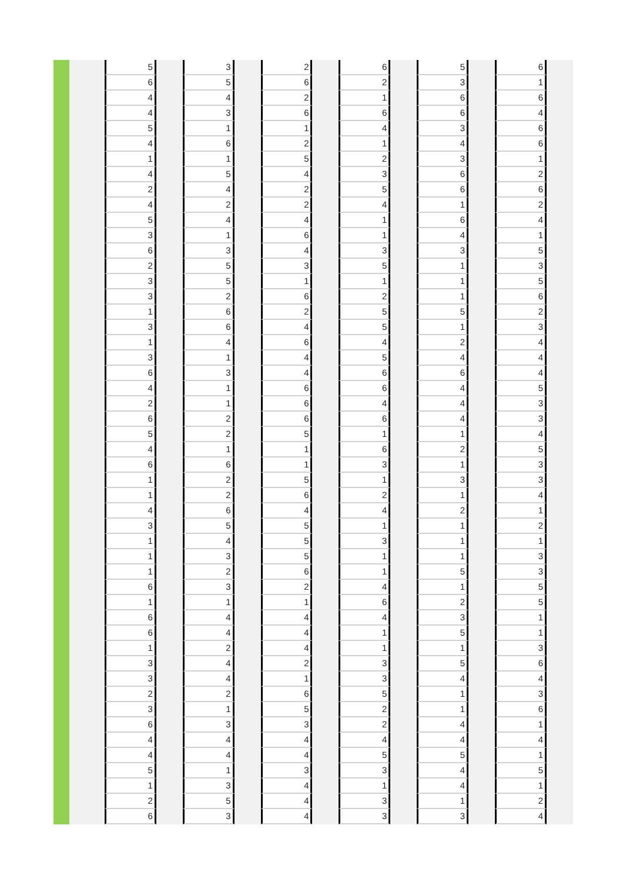| 5 | 3 | 2 | 6 | 5 | 6 |
| 6 | 5 | 6 | 2 | 3 | 1 |
| 4 | 4 | 2 | 1 | 6 | 6 |
| 4 | 3 | 6 | 6 | 6 | 4 |
| 5 | 1 | 1 | 4 | 3 | 6 |
| 4 | 6 | 2 | 1 | 4 | 6 |
| 1 | 1 | 5 | 2 | 3 | 1 |
| 4 | 5 | 4 | 3 | 6 | 2 |
| 2 | 4 | 2 | 5 | 6 | 6 |
| 4 | 2 | 2 | 4 | 1 | 2 |
| 5 | 4 | 4 | 1 | 6 | 4 |
| 3 | 1 | 6 | 1 | 4 | 1 |
| 6 | 3 | 4 | 3 | 3 | 5 |
| 2 | 5 | 3 | 5 | 1 | 3 |
| 3 | 5 | 1 | 1 | 1 | 5 |
| 3 | 2 | 6 | 2 | 1 | 6 |
| 1 | 6 | 2 | 5 | 5 | 2 |
| 3 | 6 | 4 | 5 | 1 | 3 |
| 1 | 4 | 6 | 4 | 2 | 4 |
| 3 | 1 | 4 | 5 | 4 | 4 |
| 6 | 3 | 4 | 6 | 6 | 4 |
| 4 | 1 | 6 | 6 | 4 | 5 |
| 2 | 1 | 6 | 4 | 4 | 3 |
| 6 | 2 | 6 | 6 | 4 | 3 |
| 5 | 2 | 5 | 1 | 1 | 4 |
| 4 | 1 | 1 | 6 | 2 | 5 |
| 6 | 6 | 1 | 3 | 1 | 3 |
| 1 | 2 | 5 | 1 | 3 | 3 |
| 1 | 2 | 6 | 2 | 1 | 4 |
| 4 | 6 | 4 | 4 | 2 | 1 |
| 3 | 5 | 5 | 1 | 1 | 2 |
| 1 | 4 | 5 | 3 | 1 | 1 |
| 1 | 3 | 5 | 1 | 1 | 3 |
| 1 | 2 | 6 | 1 | 5 | 3 |
| 6 | 3 | 2 | 4 | 1 | 5 |
| 1 | 1 | 1 | 6 | 2 | 5 |
| 6 | 4 | 4 | 4 | 3 | 1 |
| 6 | 4 | 4 | 1 | 5 | 1 |
| 1 | 2 | 4 | 1 | 1 | 3 |
| 3 | 4 | 2 | 3 | 5 | 6 |
| 3 | 4 | 1 | 3 | 4 | 4 |
| 2 | 2 | 6 | 5 | 1 | 3 |
| 3 | 1 | 5 | 2 | 1 | 6 |
| 6 | 3 | 3 | 2 | 4 | 1 |
| 4 | 4 | 4 | 4 | 4 | 4 |
| 4 | 4 | 4 | 5 | 5 | 1 |
| 5 | 1 | 3 | 3 | 4 | 5 |
| 1 | 3 | 4 | 1 | 4 | 1 |
| 2 | 5 | 4 | 3 | 1 | 2 |
| 6 | 3 | 4 | 3 | 3 | 4 |